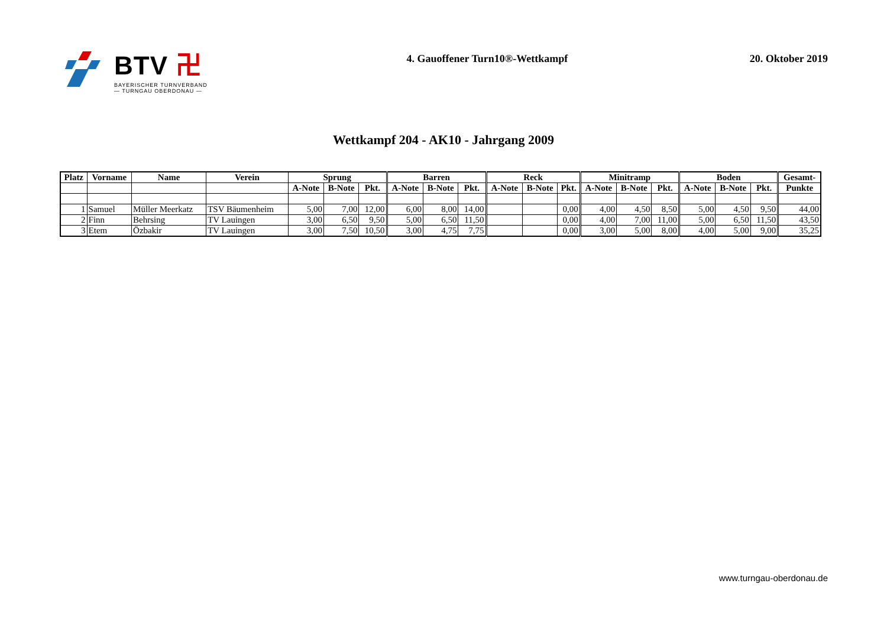BTV 卍
BAYERISCHER TURNVERBAND
— TURNGAU OBERDONAU —
4. Gauoffener Turn10®-Wettkampf
20. Oktober 2019
Wettkampf 204 - AK10 - Jahrgang 2009
| Platz | Vorname | Name | Verein | Sprung | | | Barren | | | Reck | | | Minitramp | | | Boden | | | Gesamt- |
| --- | --- | --- | --- | --- | --- | --- | --- | --- | --- | --- | --- | --- | --- | --- | --- | --- | --- | --- | --- |
| | | | | A-Note | B-Note | Pkt. | A-Note | B-Note | Pkt. | A-Note | B-Note | Pkt. | A-Note | B-Note | Pkt. | A-Note | B-Note | Pkt. | Punkte |
| 1 | Samuel | Müller Meerkatz | TSV Bäumenheim | 5,00 | 7,00 | 12,00 | 6,00 | 8,00 | 14,00 | | | 0,00 | 4,00 | 4,50 | 8,50 | 5,00 | 4,50 | 9,50 | 44,00 |
| 2 | Finn | Behrsing | TV Lauingen | 3,00 | 6,50 | 9,50 | 5,00 | 6,50 | 11,50 | | | 0,00 | 4,00 | 7,00 | 11,00 | 5,00 | 6,50 | 11,50 | 43,50 |
| 3 | Etem | Özbakir | TV Lauingen | 3,00 | 7,50 | 10,50 | 3,00 | 4,75 | 7,75 | | | 0,00 | 3,00 | 5,00 | 8,00 | 4,00 | 5,00 | 9,00 | 35,25 |
www.turngau-oberdonau.de